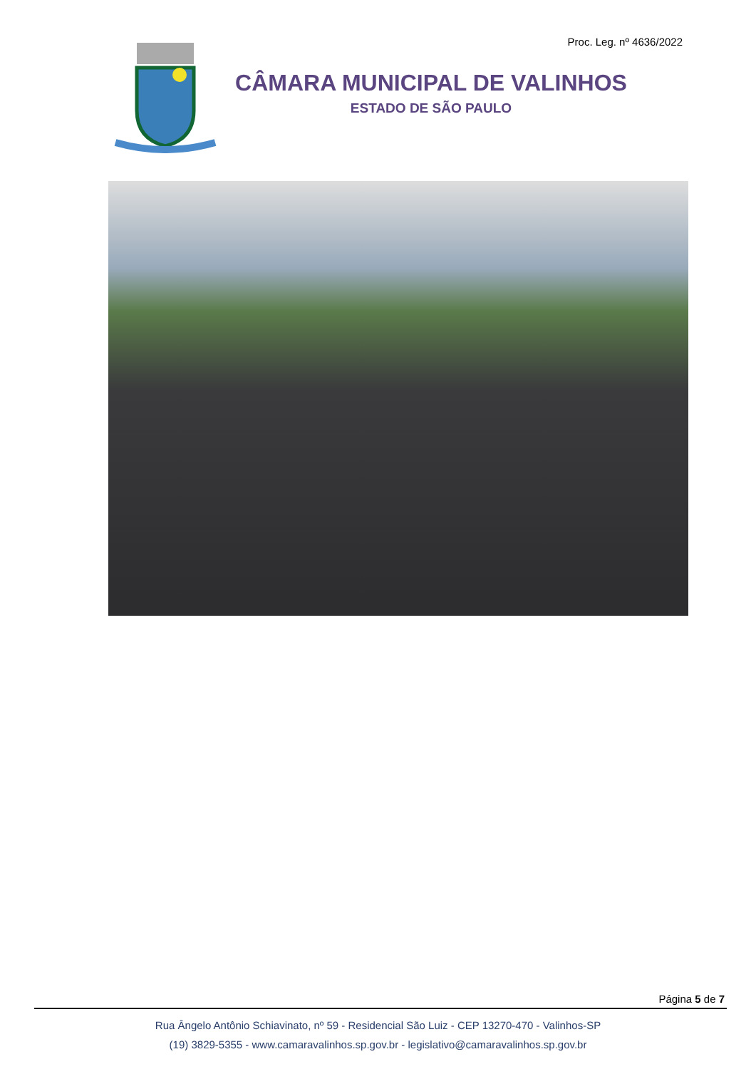Proc. Leg. nº 4636/2022
CÂMARA MUNICIPAL DE VALINHOS
ESTADO DE SÃO PAULO
Página 5 de 7
Rua Ângelo Antônio Schiavinato, nº 59 - Residencial São Luiz - CEP 13270-470 - Valinhos-SP
(19) 3829-5355 - www.camaravalinhos.sp.gov.br - legislativo@camaravalinhos.sp.gov.br